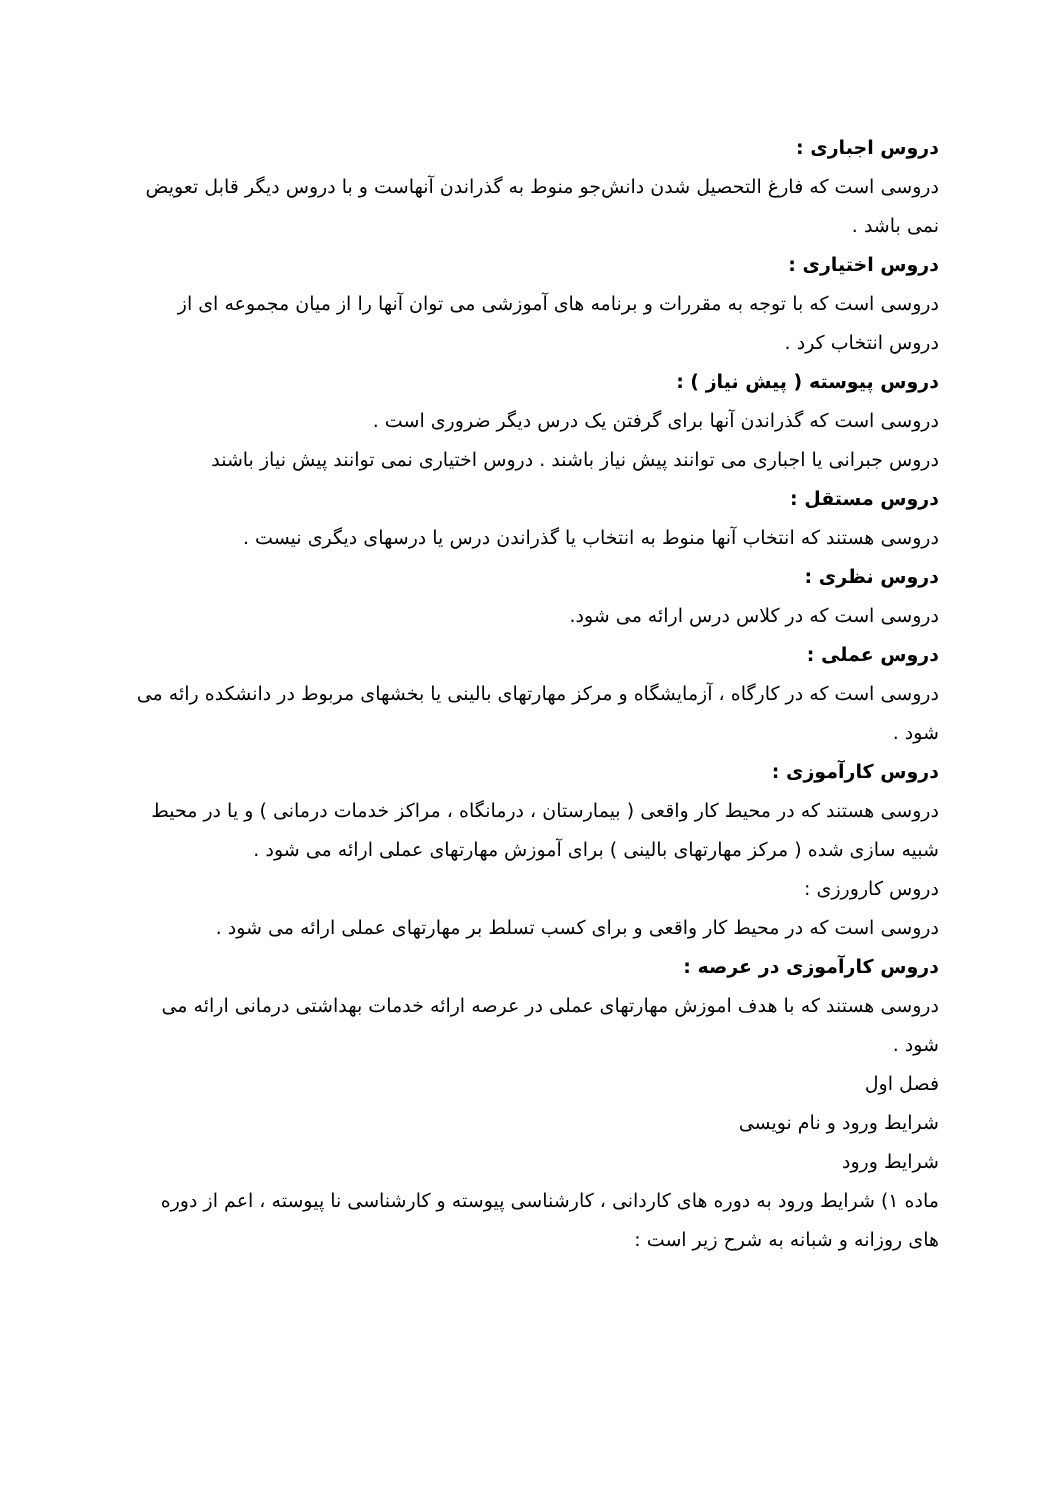دروس اجباری :
دروسی است که فارغ التحصیل شدن دانش‌جو منوط به گذراندن آنهاست و با دروس دیگر قابل تعویض نمی باشد .
دروس اختیاری :
دروسی است که با توجه به مقررات و برنامه های آموزشی می توان آنها را از میان مجموعه ای از دروس انتخاب کرد .
دروس پیوسته ( پیش نیاز ) :
دروسی است که گذراندن آنها برای گرفتن یک درس دیگر ضروری است .
دروس جبرانی یا اجباری می توانند پیش نیاز باشند . دروس اختیاری نمی توانند پیش نیاز باشند
دروس مستقل :
دروسی هستند که انتخاب آنها منوط به انتخاب یا گذراندن درس یا درسهای دیگری نیست .
دروس نظری :
دروسی است که در کلاس درس ارائه می شود.
دروس عملی :
دروسی است که در کارگاه ، آزمایشگاه و مرکز مهارتهای بالینی یا بخشهای مربوط در دانشکده رائه می شود .
دروس کارآموزی :
دروسی هستند که در محیط کار واقعی ( بیمارستان ، درمانگاه ، مراکز خدمات درمانی ) و یا در محیط شبیه سازی شده ( مرکز مهارتهای بالینی ) برای آموزش مهارتهای عملی ارائه می شود .
دروس کارورزی :
دروسی است که در محیط کار واقعی و برای کسب تسلط بر مهارتهای عملی ارائه می شود .
دروس کارآموزی در عرصه :
دروسی هستند که با هدف اموزش مهارتهای عملی در عرصه ارائه خدمات بهداشتی درمانی ارائه می شود .
فصل اول
شرایط ورود و نام نویسی
شرایط ورود
ماده ۱) شرایط ورود به دوره های کاردانی ، کارشناسی پیوسته و کارشناسی نا پیوسته ، اعم از دوره های روزانه و شبانه به شرح زیر است :